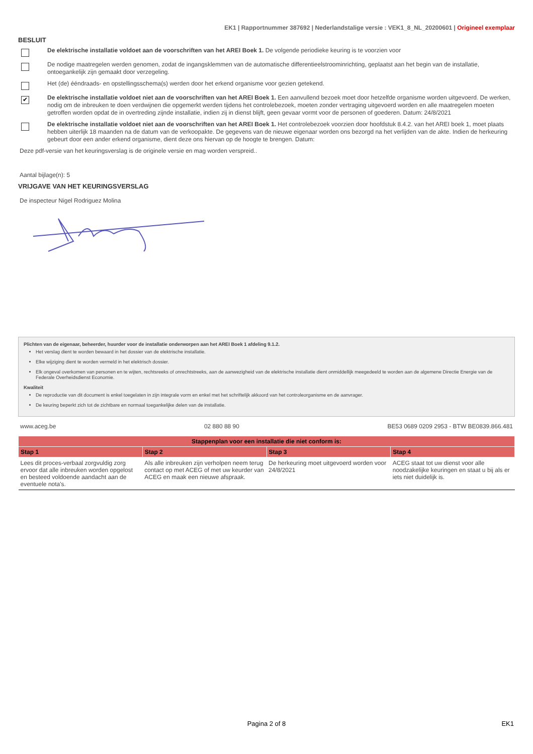EK1 | Rapportnummer 387692 | Nederlandstalige versie : VEK1_8_NL_20200601 | Origineel exemplaar
BESLUIT
De elektrische installatie voldoet aan de voorschriften van het AREI Boek 1. De volgende periodieke keuring is te voorzien voor
De nodige maatregelen werden genomen, zodat de ingangsklemmen van de automatische differentieelstroominrichting, geplaatst aan het begin van de installatie, ontoegankelijk zijn gemaakt door verzegeling.
Het (de) ééndraads- en opstellingsschema(s) werden door het erkend organisme voor gezien getekend.
✔
De elektrische installatie voldoet niet aan de voorschriften van het AREI Boek 1. Een aanvullend bezoek moet door hetzelfde organisme worden uitgevoerd. De werken, nodig om de inbreuken te doen verdwijnen die opgemerkt werden tijdens het controlebezoek, moeten zonder vertraging uitgevoerd worden en alle maatregelen moeten getroffen worden opdat de in overtreding zijnde installatie, indien zij in dienst blijft, geen gevaar vormt voor de personen of goederen. Datum: 24/8/2021
De elektrische installatie voldoet niet aan de voorschriften van het AREI Boek 1. Het controlebezoek voorzien door hoofdstuk 8.4.2. van het AREI boek 1, moet plaats hebben uiterlijk 18 maanden na de datum van de verkoopakte. De gegevens van de nieuwe eigenaar worden ons bezorgd na het verlijden van de akte. Indien de herkeuring gebeurt door een ander erkend organisme, dient deze ons hiervan op de hoogte te brengen. Datum:
Deze pdf-versie van het keuringsverslag is de originele versie en mag worden verspreid..
Aantal bijlage(n): 5
VRIJGAVE VAN HET KEURINGSVERSLAG
De inspecteur Nigel Rodriguez Molina
Plichten van de eigenaar, beheerder, huurder voor de installatie onderworpen aan het AREI Boek 1 afdeling 9.1.2.
Het verslag dient te worden bewaard in het dossier van de elektrische installatie.
Elke wijziging dient te worden vermeld in het elektrisch dossier.
Elk ongeval overkomen van personen en te wijten, rechtsreeks of onrechtstreeks, aan de aanwezigheid van de elektrische installatie dient onmiddellijk meegedeeld te worden aan de algemene Directie Energie van de Federale Overheidsdienst Economie.
Kwaliteit
De reproductie van dit document is enkel toegelaten in zijn integrale vorm en enkel met het schriftelijk akkoord van het controleorganisme en de aanvrager.
De keuring beperkt zich tot de zichtbare en normaal toegankelijke delen van de installatie.
www.aceg.be 02 880 88 90 BE53 0689 0209 2953 - BTW BE0839.866.481
| Stappenplan voor een installatie die niet conform is: | | | |
| --- | --- | --- | --- |
| Stap 1 | Stap 2 | Stap 3 | Stap 4 |
| Lees dit proces-verbaal zorgvuldig zorg ervoor dat alle inbreuken worden opgelost en besteed voldoende aandacht aan de eventuele nota's. | Als alle inbreuken zijn verholpen neem terug contact op met ACEG of met uw keurder van ACEG en maak een nieuwe afspraak. | De herkeuring moet uitgevoerd worden voor 24/8/2021 | ACEG staat tot uw dienst voor alle noodzakelijke keuringen en staat u bij als er iets niet duidelijk is. |
Pagina 2 of 8 EK1